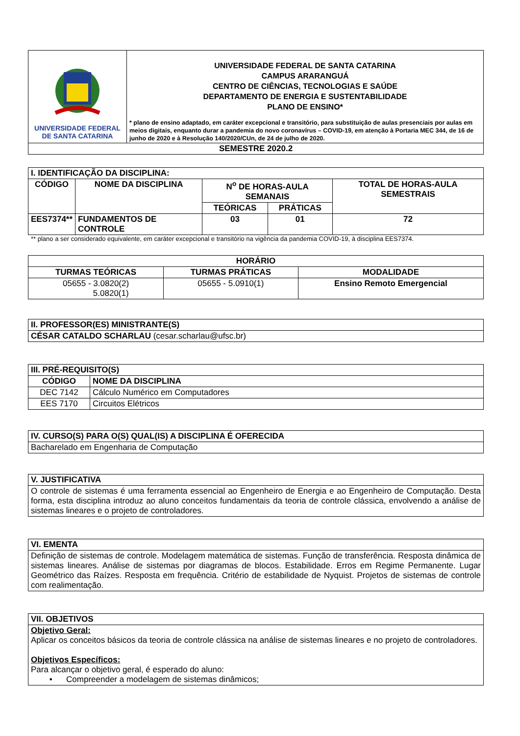| UNIVERSIDADE FEDERAL DE SANTA CATARINA | UNIVERSIDADE FEDERAL DE SANTA CATARINA CAMPUS ARARANGUÁ CENTRO DE CIÊNCIAS, TECNOLOGIAS E SAÚDE DEPARTAMENTO DE ENERGIA E SUSTENTABILIDADE PLANO DE ENSINO* * plano de ensino adaptado, em caráter excepcional e transitório, para substituição de aulas presenciais por aulas em meios digitais, enquanto durar a pandemia do novo coronavírus – COVID-19, em atenção à Portaria MEC 344, de 16 de junho de 2020 e à Resolução 140/2020/CUn, de 24 de julho de 2020. |
| SEMESTRE 2020.2 | |
| I. IDENTIFICAÇÃO DA DISCIPLINA: | | | | |
| CÓDIGO | NOME DA DISCIPLINA | N<sup>o</sup> DE HORAS-AULA SEMANAIS | | TOTAL DE HORAS-AULA SEMESTRAIS |
| | | TEÓRICAS | PRÁTICAS | |
| EES7374** | FUNDAMENTOS DE CONTROLE | 03 | 01 | 72 |
** plano a ser considerado equivalente, em caráter excepcional e transitório na vigência da pandemia COVID-19, à disciplina EES7374.
| HORÁRIO | | |
| --- | --- | --- |
| TURMAS TEÓRICAS | TURMAS PRÁTICAS | MODALIDADE |
| 05655 - 3.0820(2) 5.0820(1) | 05655 - 5.0910(1) | Ensino Remoto Emergencial |
| II. PROFESSOR(ES) MINISTRANTE(S) |
| CÉSAR CATALDO SCHARLAU (cesar.scharlau@ufsc.br) |
| III. PRÉ-REQUISITO(S) | |
| CÓDIGO | NOME DA DISCIPLINA |
| DEC 7142 | Cálculo Numérico em Computadores |
| EES 7170 | Circuitos Elétricos |
| IV. CURSO(S) PARA O(S) QUAL(IS) A DISCIPLINA É OFERECIDA |
| Bacharelado em Engenharia de Computação |
| V. JUSTIFICATIVA |
| O controle de sistemas é uma ferramenta essencial ao Engenheiro de Energia e ao Engenheiro de Computação. Desta forma, esta disciplina introduz ao aluno conceitos fundamentais da teoria de controle clássica, envolvendo a análise de sistemas lineares e o projeto de controladores. |
| VI. EMENTA |
| Definição de sistemas de controle. Modelagem matemática de sistemas. Função de transferência. Resposta dinâmica de sistemas lineares. Análise de sistemas por diagramas de blocos. Estabilidade. Erros em Regime Permanente. Lugar Geométrico das Raízes. Resposta em frequência. Critério de estabilidade de Nyquist. Projetos de sistemas de controle com realimentação. |
| VII. OBJETIVOS |
| Objetivo Geral: Aplicar os conceitos básicos da teoria de controle clássica na análise de sistemas lineares e no projeto de controladores. Objetivos Específicos: Para alcançar o objetivo geral, é esperado do aluno: • Compreender a modelagem de sistemas dinâmicos; |